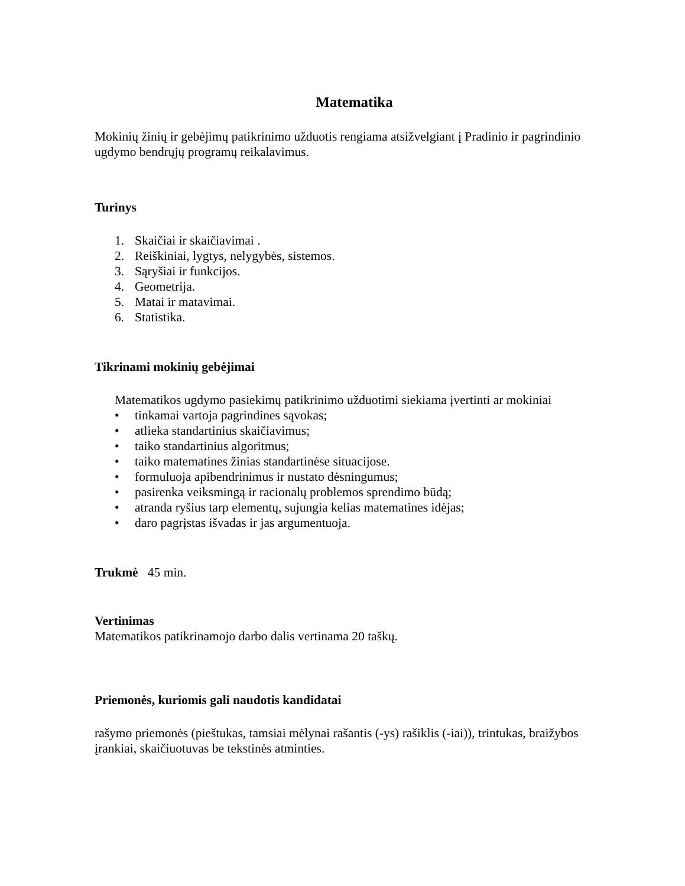Matematika
Mokinių žinių ir gebėjimų patikrinimo užduotis rengiama atsižvelgiant į Pradinio ir pagrindinio ugdymo bendrųjų programų reikalavimus.
Turinys
1. Skaičiai ir skaičiavimai .
2. Reiškiniai, lygtys, nelygybės, sistemos.
3. Sąryšiai ir funkcijos.
4. Geometrija.
5. Matai ir matavimai.
6. Statistika.
Tikrinami mokinių gebėjimai
Matematikos ugdymo pasiekimų patikrinimo užduotimi siekiama įvertinti ar mokiniai
• tinkamai vartoja pagrindines sąvokas;
• atlieka standartinius skaičiavimus;
• taiko standartinius algoritmus;
• taiko matematines žinias standartinėse situacijose.
• formuluoja apibendrinimus ir nustato dėsningumus;
• pasirenka veiksmingą ir racionalų problemos sprendimo būdą;
• atranda ryšius tarp elementų, sujungia kelias matematines idėjas;
• daro pagrįstas išvadas ir jas argumentuoja.
Trukmė 45 min.
Vertinimas
Matematikos patikrinamojo darbo dalis vertinama 20 taškų.
Priemonės, kuriomis gali naudotis kandidatai
rašymo priemonės (pieštukas, tamsiai mėlynai rašantis (-ys) rašiklis (-iai)), trintukas, braižybos įrankiai, skaičiuotuvas be tekstinės atminties.